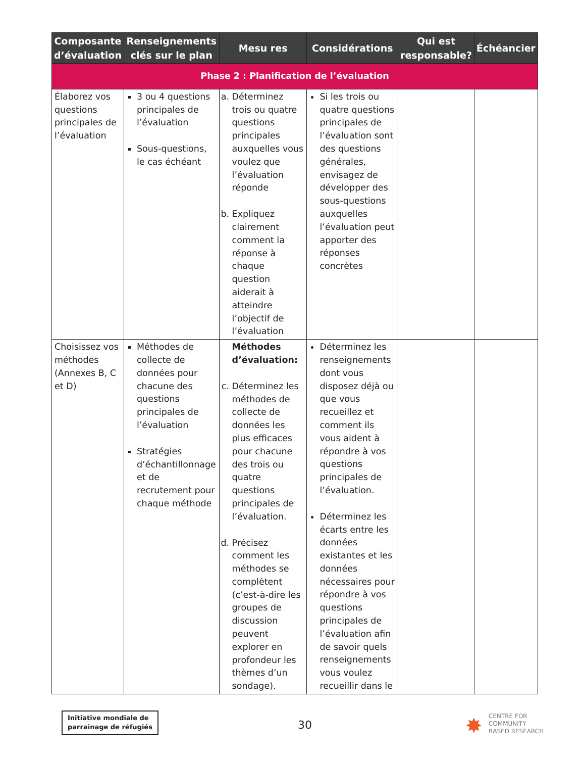| Composante d’évaluation | Renseignements clés sur le plan | Mesu res | Considérations | Qui est responsable? | Échéancier |
| --- | --- | --- | --- | --- | --- |
| Phase 2 : Planification de l’évaluation | | | | | |
| Élaborez vos questions principales de l’évaluation | 3 ou 4 questions principales de l’évaluation Sous-questions, le cas échéant | a. Déterminez trois ou quatre questions principales auxquelles vous voulez que l’évaluation réponde b. Expliquez clairement comment la réponse à chaque question aiderait à atteindre l’objectif de l’évaluation | Si les trois ou quatre questions principales de l’évaluation sont des questions générales, envisagez de développer des sous-questions auxquelles l’évaluation peut apporter des réponses concrètes | | |
| Choisissez vos méthodes (Annexes B, C et D) | Méthodes de collecte de données pour chacune des questions principales de l’évaluation Stratégies d’échantillonnage et de recrutement pour chaque méthode | Méthodes d’évaluation: c. Déterminez les méthodes de collecte de données les plus efficaces pour chacune des trois ou quatre questions principales de l’évaluation. d. Précisez comment les méthodes se complètent (c’est-à-dire les groupes de discussion peuvent explorer en profondeur les thèmes d’un sondage). | Déterminez les renseignements dont vous disposez déjà ou que vous recueillez et comment ils vous aident à répondre à vos questions principales de l’évaluation. Déterminez les écarts entre les données existantes et les données nécessaires pour répondre à vos questions principales de l’évaluation afin de savoir quels renseignements vous voulez recueillir dans le | | |
Initiative mondiale de
parrainage de réfugiés
30 ✸
CENTRE FOR
COMMUNITY
BASED RESEARCH